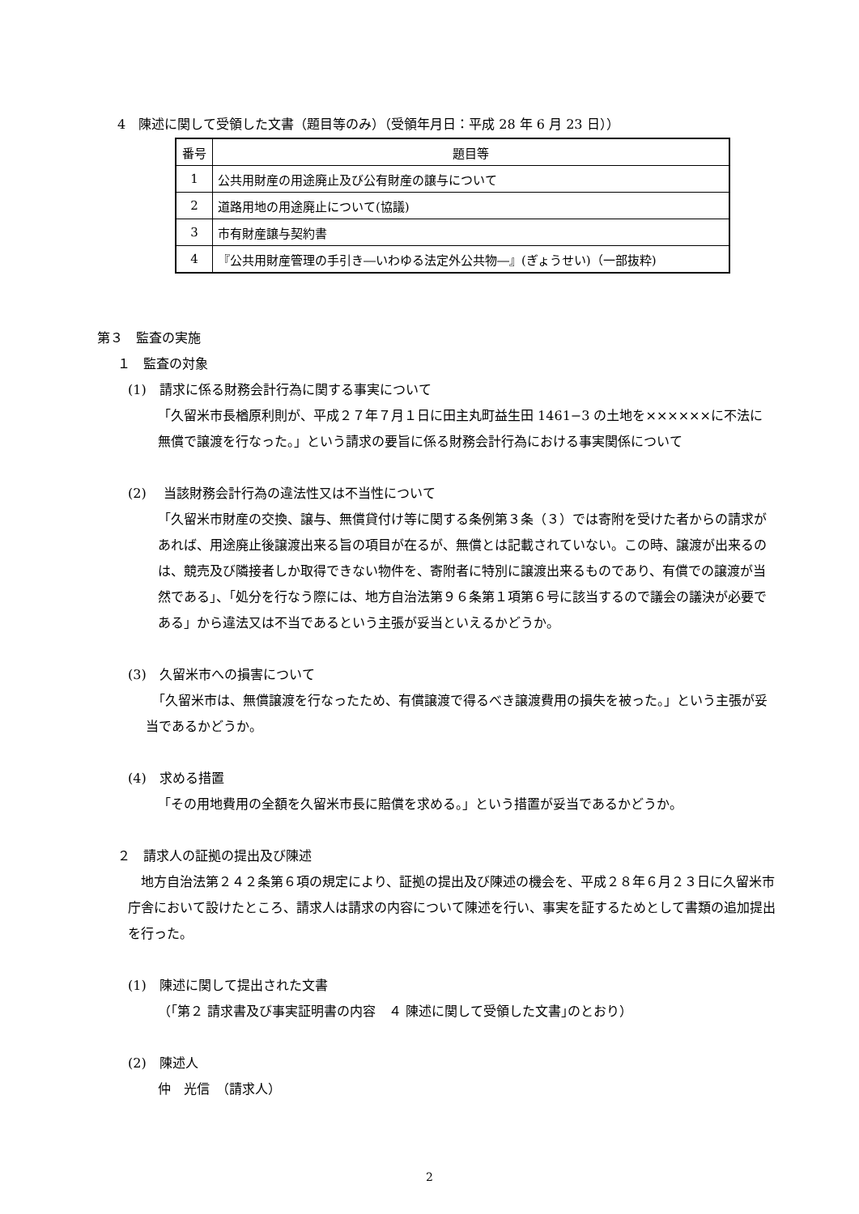4　陳述に関して受領した文書（題目等のみ）（受領年月日：平成 28 年 6 月 23 日））
| 番号 | 題目等 |
| --- | --- |
| 1 | 公共用財産の用途廃止及び公有財産の譲与について |
| 2 | 道路用地の用途廃止について(協議) |
| 3 | 市有財産譲与契約書 |
| 4 | 『公共用財産管理の手引き―いわゆる法定外公共物―』(ぎょうせい)（一部抜粋) |
第３　監査の実施
１　監査の対象
(1)　請求に係る財務会計行為に関する事実について
「久留米市長楢原利則が、平成２７年７月１日に田主丸町益生田 1461−3 の土地を××××××に不法に無償で譲渡を行なった。」という請求の要旨に係る財務会計行為における事実関係について
(2)　 当該財務会計行為の違法性又は不当性について
「久留米市財産の交換、譲与、無償貸付け等に関する条例第３条（３）では寄附を受けた者からの請求があれば、用途廃止後譲渡出来る旨の項目が在るが、無償とは記載されていない。この時、譲渡が出来るのは、競売及び隣接者しか取得できない物件を、寄附者に特別に譲渡出来るものであり、有償での譲渡が当然である」、「処分を行なう際には、地方自治法第９６条第１項第６号に該当するので議会の議決が必要である」から違法又は不当であるという主張が妥当といえるかどうか。
(3)　久留米市への損害について
　「久留米市は、無償譲渡を行なったため、有償譲渡で得るべき譲渡費用の損失を被った。」という主張が妥当であるかどうか。
(4)　求める措置
「その用地費用の全額を久留米市長に賠償を求める。」という措置が妥当であるかどうか。
２　請求人の証拠の提出及び陳述
　地方自治法第２４２条第６項の規定により、証拠の提出及び陳述の機会を、平成２８年６月２３日に久留米市庁舎において設けたところ、請求人は請求の内容について陳述を行い、事実を証するためとして書類の追加提出を行った。
(1)　陳述に関して提出された文書
（｢第２ 請求書及び事実証明書の内容　４ 陳述に関して受領した文書｣のとおり）
(2)　陳述人
仲　光信　（請求人）
2